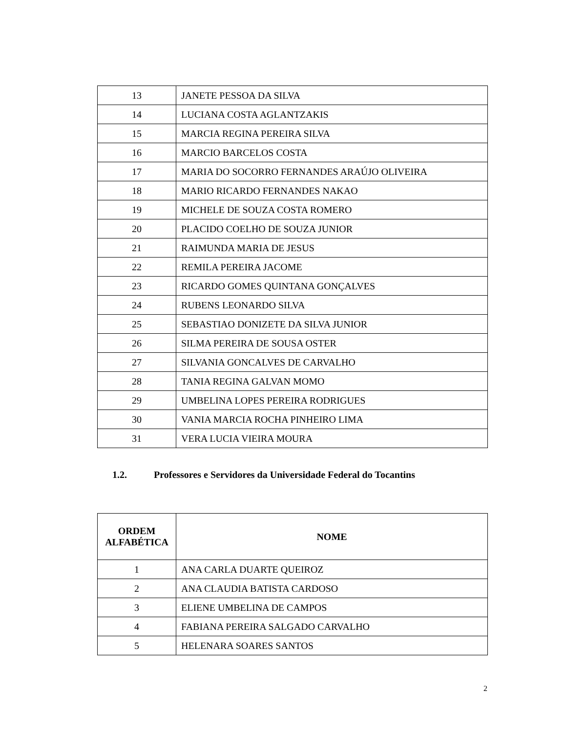| 13 | JANETE PESSOA DA SILVA |
| 14 | LUCIANA COSTA AGLANTZAKIS |
| 15 | MARCIA REGINA PEREIRA SILVA |
| 16 | MARCIO BARCELOS COSTA |
| 17 | MARIA DO SOCORRO FERNANDES ARAÚJO OLIVEIRA |
| 18 | MARIO RICARDO FERNANDES NAKAO |
| 19 | MICHELE DE SOUZA COSTA ROMERO |
| 20 | PLACIDO COELHO DE SOUZA JUNIOR |
| 21 | RAIMUNDA MARIA DE JESUS |
| 22 | REMILA PEREIRA JACOME |
| 23 | RICARDO GOMES QUINTANA GONÇALVES |
| 24 | RUBENS LEONARDO SILVA |
| 25 | SEBASTIAO DONIZETE DA SILVA JUNIOR |
| 26 | SILMA PEREIRA DE SOUSA OSTER |
| 27 | SILVANIA GONCALVES DE CARVALHO |
| 28 | TANIA REGINA GALVAN MOMO |
| 29 | UMBELINA LOPES PEREIRA RODRIGUES |
| 30 | VANIA MARCIA ROCHA PINHEIRO LIMA |
| 31 | VERA LUCIA VIEIRA MOURA |
1.2. Professores e Servidores da Universidade Federal do Tocantins
| ORDEM ALFABÉTICA | NOME |
| --- | --- |
| 1 | ANA CARLA DUARTE QUEIROZ |
| 2 | ANA CLAUDIA BATISTA CARDOSO |
| 3 | ELIENE UMBELINA DE CAMPOS |
| 4 | FABIANA PEREIRA SALGADO CARVALHO |
| 5 | HELENARA SOARES SANTOS |
2